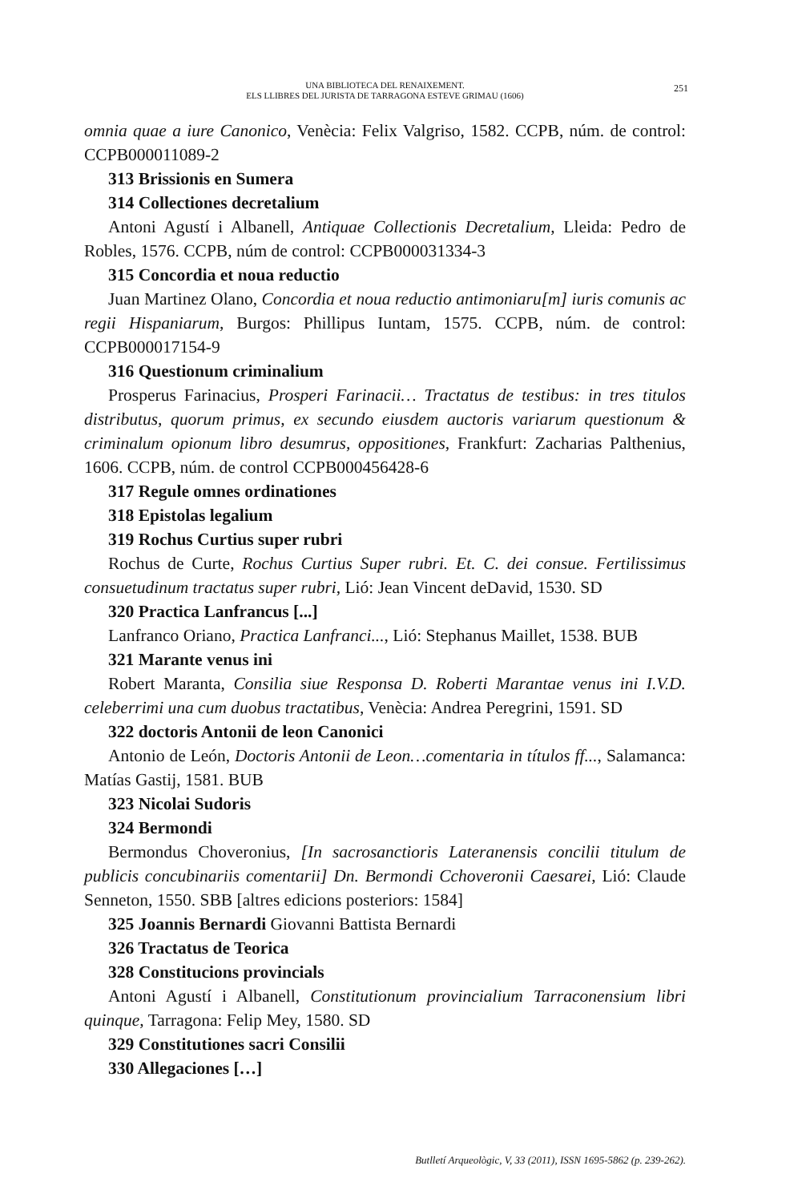UNA BIBLIOTECA DEL RENAIXEMENT.
ELS LLIBRES DEL JURISTA DE TARRAGONA ESTEVE GRIMAU (1606)
251
omnia quae a iure Canonico, Venècia: Felix Valgriso, 1582. CCPB, núm. de control: CCPB000011089-2
313 Brissionis en Sumera
314 Collectiones decretalium
Antoni Agustí i Albanell, Antiquae Collectionis Decretalium, Lleida: Pedro de Robles, 1576. CCPB, núm de control: CCPB000031334-3
315 Concordia et noua reductio
Juan Martinez Olano, Concordia et noua reductio antimoniaru[m] iuris comunis ac regii Hispaniarum, Burgos: Phillipus Iuntam, 1575. CCPB, núm. de control: CCPB000017154-9
316 Questionum criminalium
Prosperus Farinacius, Prosperi Farinacii… Tractatus de testibus: in tres titulos distributus, quorum primus, ex secundo eiusdem auctoris variarum questionum & criminalum opionum libro desumrus, oppositiones, Frankfurt: Zacharias Palthenius, 1606. CCPB, núm. de control CCPB000456428-6
317 Regule omnes ordinationes
318 Epistolas legalium
319 Rochus Curtius super rubri
Rochus de Curte, Rochus Curtius Super rubri. Et. C. dei consue. Fertilissimus consuetudinum tractatus super rubri, Lió: Jean Vincent deDavid, 1530. SD
320 Practica Lanfrancus [...]
Lanfranco Oriano, Practica Lanfranci..., Lió: Stephanus Maillet, 1538. BUB
321 Marante venus ini
Robert Maranta, Consilia siue Responsa D. Roberti Marantae venus ini I.V.D. celeberrimi una cum duobus tractatibus, Venècia: Andrea Peregrini, 1591. SD
322 doctoris Antonii de leon Canonici
Antonio de León, Doctoris Antonii de Leon…comentaria in títulos ff..., Salamanca: Matías Gastij, 1581. BUB
323 Nicolai Sudoris
324 Bermondi
Bermondus Choveronius, [In sacrosanctioris Lateranensis concilii titulum de publicis concubinariis comentarii] Dn. Bermondi Cchoveronii Caesarei, Lió: Claude Senneton, 1550. SBB [altres edicions posteriors: 1584]
325 Joannis Bernardi Giovanni Battista Bernardi
326 Tractatus de Teorica
328 Constitucions provincials
Antoni Agustí i Albanell, Constitutionum provincialium Tarraconensium libri quinque, Tarragona: Felip Mey, 1580. SD
329 Constitutiones sacri Consilii
330 Allegaciones […]
Butlletí Arqueològic, V, 33 (2011), ISSN 1695-5862 (p. 239-262).